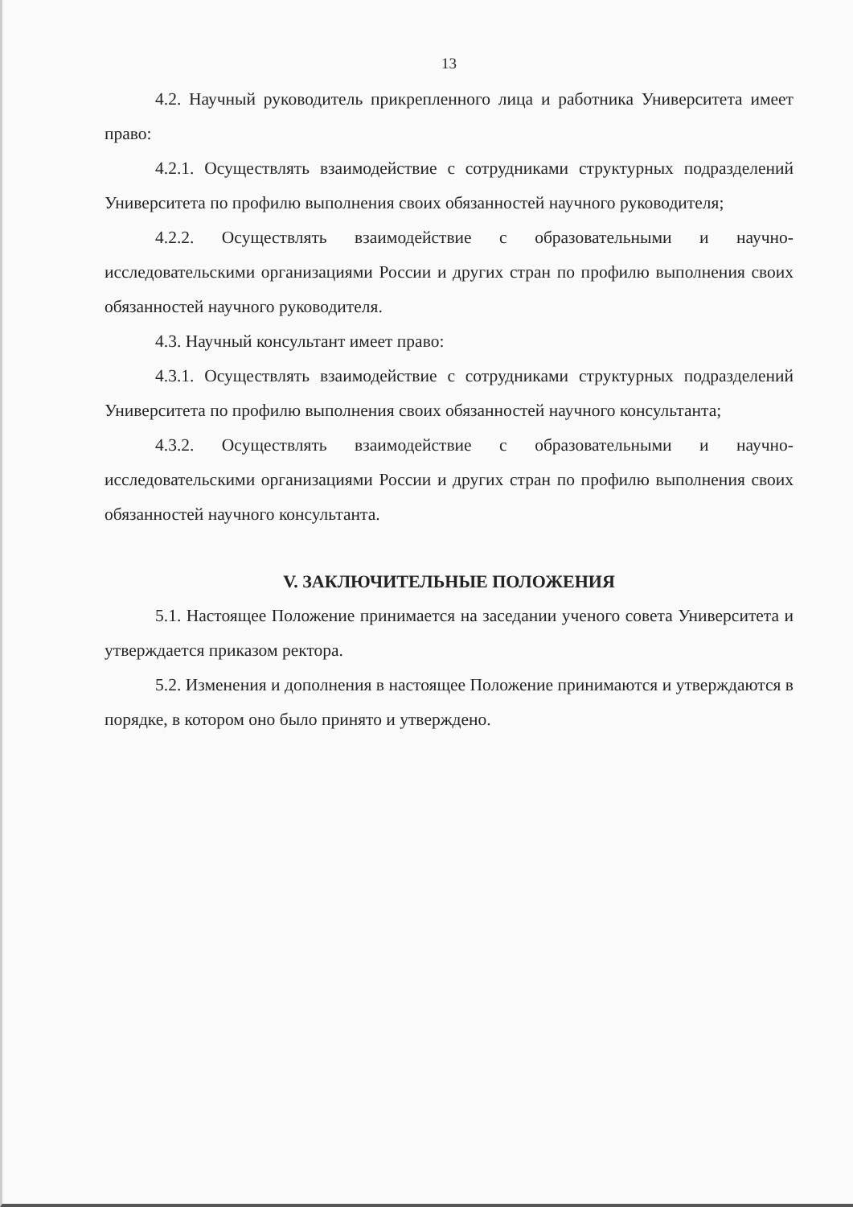13
4.2. Научный руководитель прикрепленного лица и работника Университета имеет право:
4.2.1. Осуществлять взаимодействие с сотрудниками структурных подразделений Университета по профилю выполнения своих обязанностей научного руководителя;
4.2.2. Осуществлять взаимодействие с образовательными и научно-исследовательскими организациями России и других стран по профилю выполнения своих обязанностей научного руководителя.
4.3. Научный консультант имеет право:
4.3.1. Осуществлять взаимодействие с сотрудниками структурных подразделений Университета по профилю выполнения своих обязанностей научного консультанта;
4.3.2. Осуществлять взаимодействие с образовательными и научно-исследовательскими организациями России и других стран по профилю выполнения своих обязанностей научного консультанта.
V. ЗАКЛЮЧИТЕЛЬНЫЕ ПОЛОЖЕНИЯ
5.1. Настоящее Положение принимается на заседании ученого совета Университета и утверждается приказом ректора.
5.2. Изменения и дополнения в настоящее Положение принимаются и утверждаются в порядке, в котором оно было принято и утверждено.